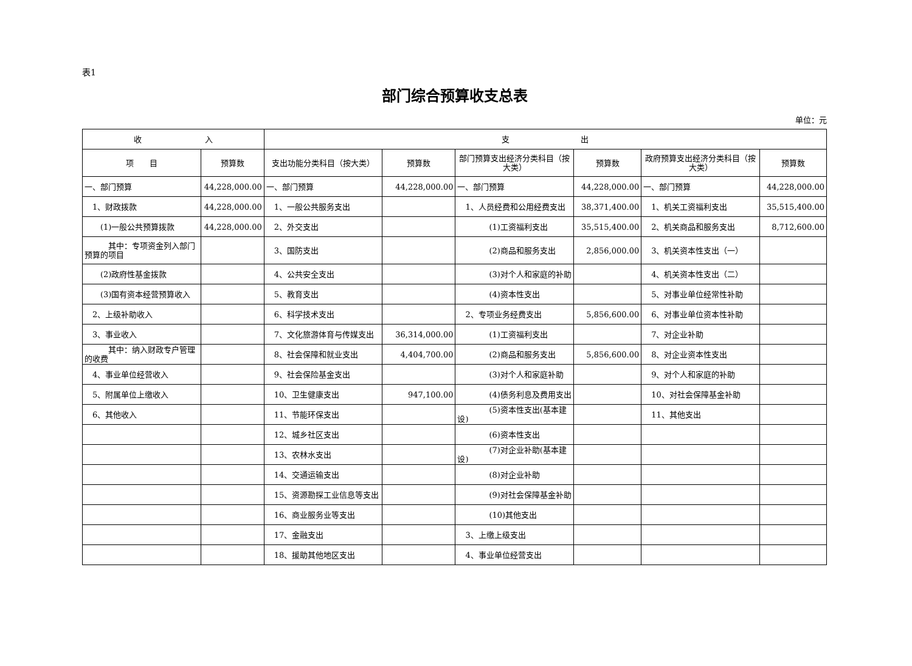表1
部门综合预算收支总表
单位：元
| 收 入 | | 支 出 | | | | | |
| --- | --- | --- | --- | --- | --- | --- | --- |
| 项 目 | 预算数 | 支出功能分类科目（按大类） | 预算数 | 部门预算支出经济分类科目（按大类） | 预算数 | 政府预算支出经济分类科目（按大类） | 预算数 |
| 一、部门预算 | 44,228,000.00 | 一、部门预算 | 44,228,000.00 | 一、部门预算 | 44,228,000.00 | 一、部门预算 | 44,228,000.00 |
| 1、财政拨款 | 44,228,000.00 | 1、一般公共服务支出 | | 1、人员经费和公用经费支出 | 38,371,400.00 | 1、机关工资福利支出 | 35,515,400.00 |
| (1)一般公共预算拨款 | 44,228,000.00 | 2、外交支出 | | (1)工资福利支出 | 35,515,400.00 | 2、机关商品和服务支出 | 8,712,600.00 |
| 其中：专项资金列入部门预算的项目 | | 3、国防支出 | | (2)商品和服务支出 | 2,856,000.00 | 3、机关资本性支出（一） | |
| (2)政府性基金拨款 | | 4、公共安全支出 | | (3)对个人和家庭的补助 | | 4、机关资本性支出（二） | |
| (3)国有资本经营预算收入 | | 5、教育支出 | | (4)资本性支出 | | 5、对事业单位经常性补助 | |
| 2、上级补助收入 | | 6、科学技术支出 | | 2、专项业务经费支出 | 5,856,600.00 | 6、对事业单位资本性补助 | |
| 3、事业收入 | | 7、文化旅游体育与传媒支出 | 36,314,000.00 | (1)工资福利支出 | | 7、对企业补助 | |
| 其中：纳入财政专户管理的收费 | | 8、社会保障和就业支出 | 4,404,700.00 | (2)商品和服务支出 | 5,856,600.00 | 8、对企业资本性支出 | |
| 4、事业单位经营收入 | | 9、社会保险基金支出 | | (3)对个人和家庭补助 | | 9、对个人和家庭的补助 | |
| 5、附属单位上缴收入 | | 10、卫生健康支出 | 947,100.00 | (4)债务利息及费用支出 | | 10、对社会保障基金补助 | |
| 6、其他收入 | | 11、节能环保支出 | | (5)资本性支出(基本建设) | | 11、其他支出 | |
| | | 12、城乡社区支出 | | (6)资本性支出 | | | |
| | | 13、农林水支出 | | (7)对企业补助(基本建设) | | | |
| | | 14、交通运输支出 | | (8)对企业补助 | | | |
| | | 15、资源勘探工业信息等支出 | | (9)对社会保障基金补助 | | | |
| | | 16、商业服务业等支出 | | (10)其他支出 | | | |
| | | 17、金融支出 | | 3、上缴上级支出 | | | |
| | | 18、援助其他地区支出 | | 4、事业单位经营支出 | | | |